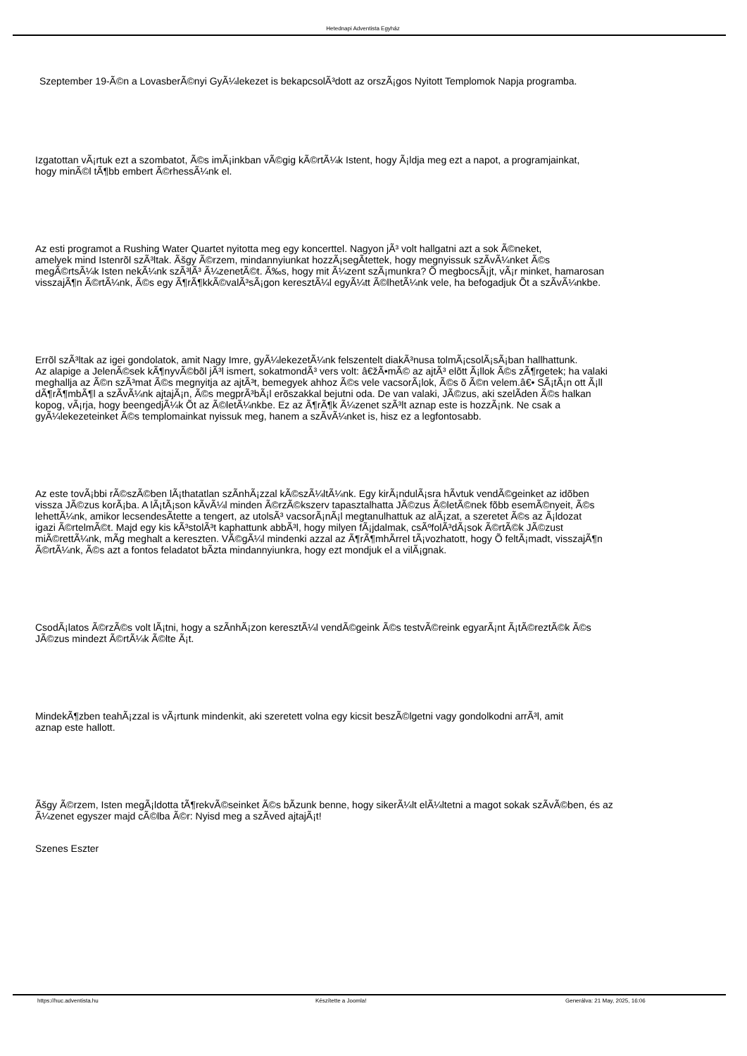Hetednapi Adventista Egyház
Szeptember 19-Ã©n a LovasberÃ©nyi GyÃ¼lekezet is bekapcsolÃ³dott az orszÃ¡gos Nyitott Templomok Napja programba.
Izgatottan vÃ¡rtuk ezt a szombatot, Ã©s imÃ¡inkban vÃ©gig kÃ©rtÃ¼k Istent, hogy Ã¡ldja meg ezt a napot, a programjainkat,
hogy minÃ©l tÃ¶bb embert Ã©rhessÃ¼nk el.
Az esti programot a Rushing Water Quartet nyitotta meg egy koncerttel. Nagyon jÃ³ volt hallgatni azt a sok Ã©neket,
amelyek mind Istenrõl szÃ³ltak. Ãšgy Ã©rzem, mindannyiunkat hozzÃ¡segÃ­tettek, hogy megnyissuk szÃ­vÃ¼nket Ã©s
megÃ©rtsÃ¼k Isten nekÃ¼nk szÃ³lÃ³ Ã¼zenetÃ©t. Ã‰s, hogy mit Ã¼zent szÃ¡munkra? Õ megbocsÃ¡jt, vÃ¡r minket, hamarosan
visszajÃ¶n Ã©rtÃ¼nk, Ã©s egy Ã¶rÃ¶kkÃ©valÃ³sÃ¡gon keresztÃ¼l egyÃ¼tt Ã©lhetÃ¼nk vele, ha befogadjuk Õt a szÃ­vÃ¼nkbe.
Errõl szÃ³ltak az igei gondolatok, amit Nagy Imre, gyÃ¼lekezetÃ¼nk felszentelt diakÃ³nusa tolmÃ¡csolÃ¡sÃ¡ban hallhattunk.
Az alapige a JelenÃ©sek kÃ¶nyvÃ©bõl jÃ³l ismert, sokatmondÃ³ vers volt: â€žÃ•mÃ© az ajtÃ³ elõtt Ã¡llok Ã©s zÃ¶rgetek; ha valaki
meghallja az Ã©n szÃ³mat Ã©s megnyitja az ajtÃ³t, bemegyek ahhoz Ã©s vele vacsorÃ¡lok, Ã©s õ Ã©n velem.â€• SÃ¡tÃ¡n ott Ã¡ll
dÃ¶rÃ¶mbÃ¶l a szÃ­vÃ¼nk ajtajÃ¡n, Ã©s megprÃ³bÃ¡l erõszakkal bejutni oda. De van valaki, JÃ©zus, aki szelÃ­den Ã©s halkan
kopog, vÃ¡rja, hogy beengedjÃ¼k Õt az Ã©letÃ¼nkbe. Ez az Ã¶rÃ¶k Ã¼zenet szÃ³lt aznap este is hozzÃ¡nk. Ne csak a
gyÃ¼lekezeteinket Ã©s templomainkat nyissuk meg, hanem a szÃ­vÃ¼nket is, hisz ez a legfontosabb.
Az este tovÃ¡bbi rÃ©szÃ©ben lÃ¡thatatlan szÃ­nhÃ¡zzal kÃ©szÃ¼ltÃ¼nk. Egy kirÃ¡ndulÃ¡sra hÃ­vtuk vendÃ©geinket az idõben
vissza JÃ©zus korÃ¡ba. A lÃ¡tÃ¡son kÃ­vÃ¼l minden Ã©rzÃ©kszerv tapasztalhatta JÃ©zus Ã©letÃ©nek fõbb esemÃ©nyeit, Ã©s
lehettÃ¼nk, amikor lecsendesÃ­tette a tengert, az utolsÃ³ vacsorÃ¡nÃ¡l megtanulhattuk az alÃ¡zat, a szeretet Ã©s az Ã¡ldozat
igazi Ã©rtelmÃ©t. Majd egy kis kÃ³stolÃ³t kaphattunk abbÃ³l, hogy milyen fÃ¡jdalmak, csÃºfolÃ³dÃ¡sok Ã©rtÃ©k JÃ©zust
miÃ©rettÃ¼nk, mÃ­g meghalt a kereszten. VÃ©gÃ¼l mindenki azzal az Ã¶rÃ¶mhÃ­rrel tÃ¡vozhatott, hogy Õ feltÃ¡madt, visszajÃ¶n
Ã©rtÃ¼nk, Ã©s azt a fontos feladatot bÃ­zta mindannyiunkra, hogy ezt mondjuk el a vilÃ¡gnak.
CsodÃ¡latos Ã©rzÃ©s volt lÃ¡tni, hogy a szÃ­nhÃ¡zon keresztÃ¼l vendÃ©geink Ã©s testvÃ©reink egyarÃ¡nt Ã¡tÃ©reztÃ©k Ã©s
JÃ©zus mindezt Ã©rtÃ¼k Ã©lte Ã¡t.
MindekÃ¶zben teahÃ¡zzal is vÃ¡rtunk mindenkit, aki szeretett volna egy kicsit beszÃ©lgetni vagy gondolkodni arrÃ³l, amit
aznap este hallott.
Ãšgy Ã©rzem, Isten megÃ¡ldotta tÃ¶rekvÃ©seinket Ã©s bÃ­zunk benne, hogy sikerÃ¼lt elÃ¼ltetni a magot sokak szÃ­vÃ©ben, és az
Ã¼zenet egyszer majd cÃ©lba Ã©r: Nyisd meg a szÃ­ved ajtajÃ¡t!
Szenes Eszter
https://huc.adventista.hu Készítette a Joomla! Generálva: 21 May, 2025, 16:06